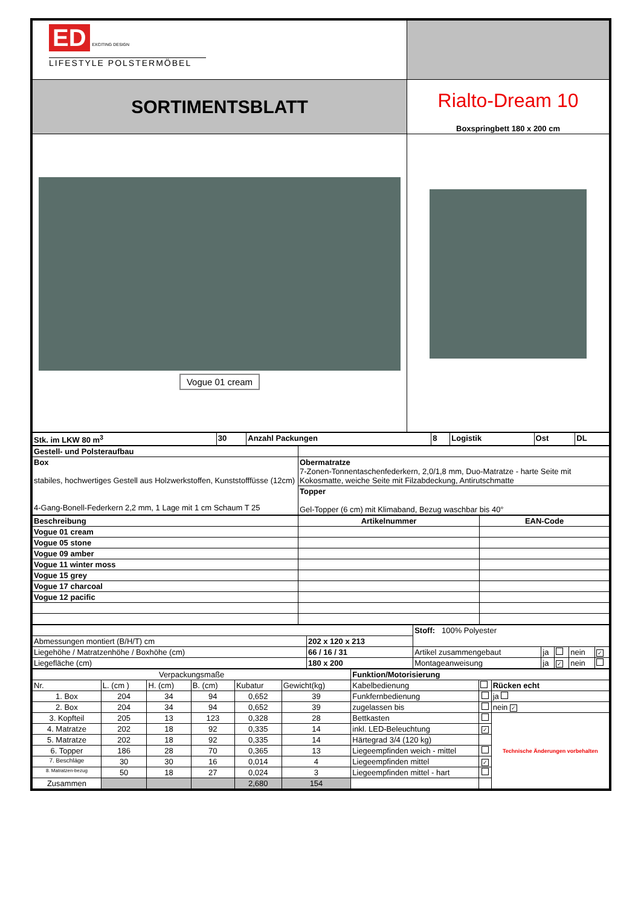| ED EXCITING DESIGN LIFESTYLE POLSTERMÖBEL | |
| SORTIMENTSBLATT | Rialto-Dream 10 Boxspringbett 180 x 200 cm |
| Vogue 01 cream | |
| Stk. im LKW 80 m<sup>3</sup> | 30 | Anzahl Packungen | 8 | Logistik | Ost | DL |
| Gestell- und Polsteraufbau | |
| Box stabiles, hochwertiges Gestell aus Holzwerkstoffen, Kunststofffüsse (12cm) 4-Gang-Bonell-Federkern 2,2 mm, 1 Lage mit 1 cm Schaum T 25 | Obermatratze 7-Zonen-Tonnentaschenfederkern, 2,0/1,8 mm, Duo-Matratze - harte Seite mit Kokosmatte, weiche Seite mit Filzabdeckung, Antirutschmatte |
| | Topper Gel-Topper (6 cm) mit Klimaband, Bezug waschbar bis 40° |
| Beschreibung | Artikelnummer | EAN-Code |
| --- | --- | --- |
| Vogue 01 cream | | |
| Vogue 05 stone | | |
| Vogue 09 amber | | |
| Vogue 11 winter moss | | |
| Vogue 15 grey | | |
| Vogue 17 charcoal | | |
| Vogue 12 pacific | | |
| | | Stoff: 100% Polyester | | | | |
| Abmessungen montiert (B/H/T) cm | 202 x 120 x 213 | | | | | |
| Liegehöhe / Matratzenhöhe / Boxhöhe (cm) | 66 / 16 / 31 | Artikel zusammengebaut | ja | | nein | ✓ |
| Liegefläche (cm) | 180 x 200 | Montageanweisung | ja | ✓ | nein | |
| Verpackungsmaße | | | | | | Funktion/Motorisierung | | |
| Nr. | L. (cm ) | H. (cm) | B. (cm) | Kubatur | Gewicht(kg) | Kabelbedienung | | Rücken echt |
| 1. Box | 204 | 34 | 94 | 0,652 | 39 | Funkfernbedienung | | ja |
| 2. Box | 204 | 34 | 94 | 0,652 | 39 | zugelassen bis | | nein ✓ |
| 3. Kopfteil | 205 | 13 | 123 | 0,328 | 28 | Bettkasten | | Technische Änderungen vorbehalten |
| 4. Matratze | 202 | 18 | 92 | 0,335 | 14 | inkl. LED-Beleuchtung | ✓ | |
| 5. Matratze | 202 | 18 | 92 | 0,335 | 14 | Härtegrad 3/4 (120 kg) | | |
| 6. Topper | 186 | 28 | 70 | 0,365 | 13 | Liegeempfinden weich - mittel | | |
| 7. Beschläge | 30 | 30 | 16 | 0,014 | 4 | Liegeempfinden mittel | ✓ | |
| 8. Matratzen-bezug | 50 | 18 | 27 | 0,024 | 3 | Liegeempfinden mittel - hart | | |
| Zusammen | | | | 2,680 | 154 | | | |